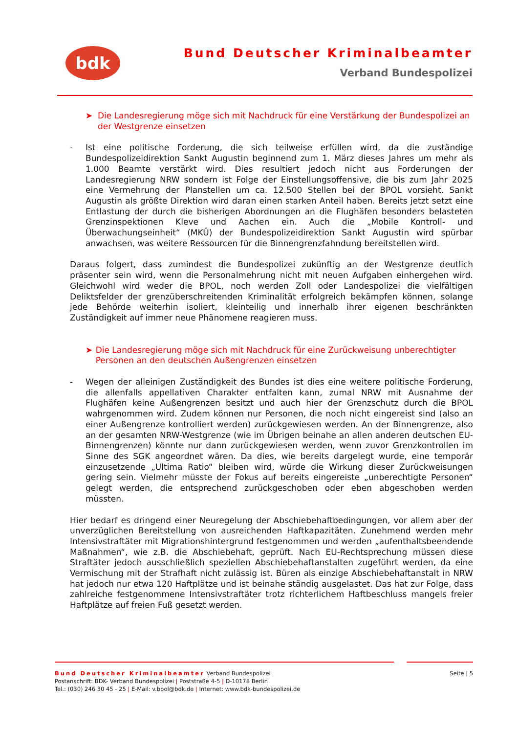bdk
Bund Deutscher Kriminalbeamter
Verband Bundespolizei
➤ Die Landesregierung möge sich mit Nachdruck für eine Verstärkung der Bundespolizei an der Westgrenze einsetzen
- Ist eine politische Forderung, die sich teilweise erfüllen wird, da die zuständige Bundespolizeidirektion Sankt Augustin beginnend zum 1. März dieses Jahres um mehr als 1.000 Beamte verstärkt wird. Dies resultiert jedoch nicht aus Forderungen der Landesregierung NRW sondern ist Folge der Einstellungsoffensive, die bis zum Jahr 2025 eine Vermehrung der Planstellen um ca. 12.500 Stellen bei der BPOL vorsieht. Sankt Augustin als größte Direktion wird daran einen starken Anteil haben. Bereits jetzt setzt eine Entlastung der durch die bisherigen Abordnungen an die Flughäfen besonders belasteten Grenzinspektionen Kleve und Aachen ein. Auch die „Mobile Kontroll- und Überwachungseinheit“ (MKÜ) der Bundespolizeidirektion Sankt Augustin wird spürbar anwachsen, was weitere Ressourcen für die Binnengrenzfahndung bereitstellen wird.
Daraus folgert, dass zumindest die Bundespolizei zukünftig an der Westgrenze deutlich präsenter sein wird, wenn die Personalmehrung nicht mit neuen Aufgaben einhergehen wird. Gleichwohl wird weder die BPOL, noch werden Zoll oder Landespolizei die vielfältigen Deliktsfelder der grenzüberschreitenden Kriminalität erfolgreich bekämpfen können, solange jede Behörde weiterhin isoliert, kleinteilig und innerhalb ihrer eigenen beschränkten Zuständigkeit auf immer neue Phänomene reagieren muss.
➤ Die Landesregierung möge sich mit Nachdruck für eine Zurückweisung unberechtigter Personen an den deutschen Außengrenzen einsetzen
- Wegen der alleinigen Zuständigkeit des Bundes ist dies eine weitere politische Forderung, die allenfalls appellativen Charakter entfalten kann, zumal NRW mit Ausnahme der Flughäfen keine Außengrenzen besitzt und auch hier der Grenzschutz durch die BPOL wahrgenommen wird. Zudem können nur Personen, die noch nicht eingereist sind (also an einer Außengrenze kontrolliert werden) zurückgewiesen werden. An der Binnengrenze, also an der gesamten NRW-Westgrenze (wie im Übrigen beinahe an allen anderen deutschen EU-Binnengrenzen) könnte nur dann zurückgewiesen werden, wenn zuvor Grenzkontrollen im Sinne des SGK angeordnet wären. Da dies, wie bereits dargelegt wurde, eine temporär einzusetzende „Ultima Ratio“ bleiben wird, würde die Wirkung dieser Zurückweisungen gering sein. Vielmehr müsste der Fokus auf bereits eingereiste „unberechtigte Personen“ gelegt werden, die entsprechend zurückgeschoben oder eben abgeschoben werden müssten.
Hier bedarf es dringend einer Neuregelung der Abschiebehaftbedingungen, vor allem aber der unverzüglichen Bereitstellung von ausreichenden Haftkapazitäten. Zunehmend werden mehr Intensivstraftäter mit Migrationshintergrund festgenommen und werden „aufenthaltsbeendende Maßnahmen“, wie z.B. die Abschiebehaft, geprüft. Nach EU-Rechtsprechung müssen diese Straftäter jedoch ausschließlich speziellen Abschiebehaftanstalten zugeführt werden, da eine Vermischung mit der Strafhaft nicht zulässig ist. Büren als einzige Abschiebehaftanstalt in NRW hat jedoch nur etwa 120 Haftplätze und ist beinahe ständig ausgelastet. Das hat zur Folge, dass zahlreiche festgenommene Intensivstraftäter trotz richterlichem Haftbeschluss mangels freier Haftplätze auf freien Fuß gesetzt werden.
Bund Deutscher Kriminalbeamter Verband Bundespolizei
Postanschrift: BDK- Verband Bundespolizei | Poststraße 4-5 | D-10178 Berlin
Tel.: (030) 246 30 45 - 25 | E-Mail: v.bpol@bdk.de | Internet: www.bdk-bundespolizei.de
Seite | 5